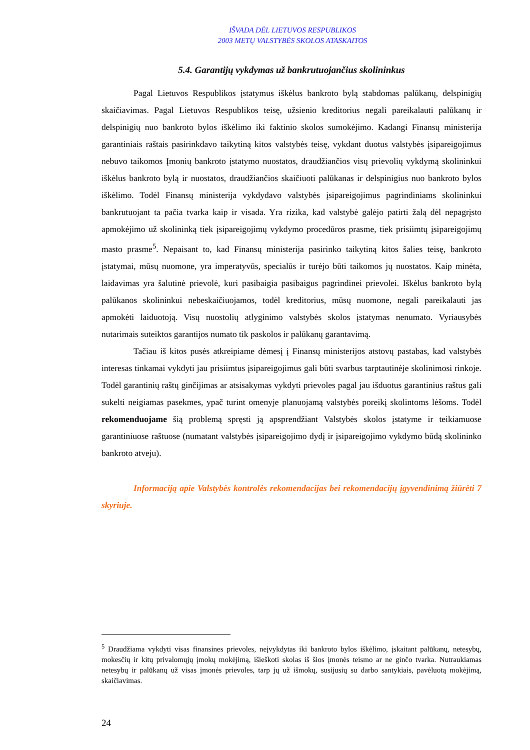IŠVADA DĖL LIETUVOS RESPUBLIKOS
2003 METŲ VALSTYBĖS SKOLOS ATASKAITOS
5.4. Garantijų vykdymas už bankrutuojančius skolininkus
Pagal Lietuvos Respublikos įstatymus iškėlus bankroto bylą stabdomas palūkanų, delspinigių skaičiavimas. Pagal Lietuvos Respublikos teisę, užsienio kreditorius negali pareikalauti palūkanų ir delspinigių nuo bankroto bylos iškėlimo iki faktinio skolos sumokėjimo. Kadangi Finansų ministerija garantiniais raštais pasirinkdavo taikytiną kitos valstybės teisę, vykdant duotus valstybės įsipareigojimus nebuvo taikomos Įmonių bankroto įstatymo nuostatos, draudžiančios visų prievolių vykdymą skolininkui iškėlus bankroto bylą ir nuostatos, draudžiančios skaičiuoti palūkanas ir delspinigius nuo bankroto bylos iškėlimo. Todėl Finansų ministerija vykdydavo valstybės įsipareigojimus pagrindiniams skolininkui bankrutuojant ta pačia tvarka kaip ir visada. Yra rizika, kad valstybė galėjo patirti žalą dėl nepagrįsto apmokėjimo už skolininką tiek įsipareigojimų vykdymo procedūros prasme, tiek prisiimtų įsipareigojimų masto prasme<sup>5</sup>. Nepaisant to, kad Finansų ministerija pasirinko taikytiną kitos šalies teisę, bankroto įstatymai, mūsų nuomone, yra imperatyvūs, specialūs ir turėjo būti taikomos jų nuostatos. Kaip minėta, laidavimas yra šalutinė prievolė, kuri pasibaigia pasibaigus pagrindinei prievolei. Iškėlus bankroto bylą palūkanos skolininkui nebeskaičiuojamos, todėl kreditorius, mūsų nuomone, negali pareikalauti jas apmokėti laiduotoją. Visų nuostolių atlyginimo valstybės skolos įstatymas nenumato. Vyriausybės nutarimais suteiktos garantijos numato tik paskolos ir palūkanų garantavimą.
Tačiau iš kitos pusės atkreipiame dėmesį į Finansų ministerijos atstovų pastabas, kad valstybės interesas tinkamai vykdyti jau prisiimtus įsipareigojimus gali būti svarbus tarptautinėje skolinimosi rinkoje. Todėl garantinių raštų ginčijimas ar atsisakymas vykdyti prievoles pagal jau išduotus garantinius raštus gali sukelti neigiamas pasekmes, ypač turint omenyje planuojamą valstybės poreikį skolintoms lėšoms. Todėl rekomenduojame šią problemą spręsti ją apsprendžiant Valstybės skolos įstatyme ir teikiamuose garantiniuose raštuose (numatant valstybės įsipareigojimo dydį ir įsipareigojimo vykdymo būdą skolininko bankroto atveju).
Informaciją apie Valstybės kontrolės rekomendacijas bei rekomendacijų įgyvendinimą žiūrėti 7 skyriuje.
<sup>5</sup> Draudžiama vykdyti visas finansines prievoles, neįvykdytas iki bankroto bylos iškėlimo, įskaitant palūkanų, netesybų, mokesčių ir kitų privalomųjų įmokų mokėjimą, išieškoti skolas iš šios įmonės teismo ar ne ginčo tvarka. Nutraukiamas netesybų ir palūkanų už visas įmonės prievoles, tarp jų už išmokų, susijusių su darbo santykiais, pavėluotą mokėjimą, skaičiavimas.
24